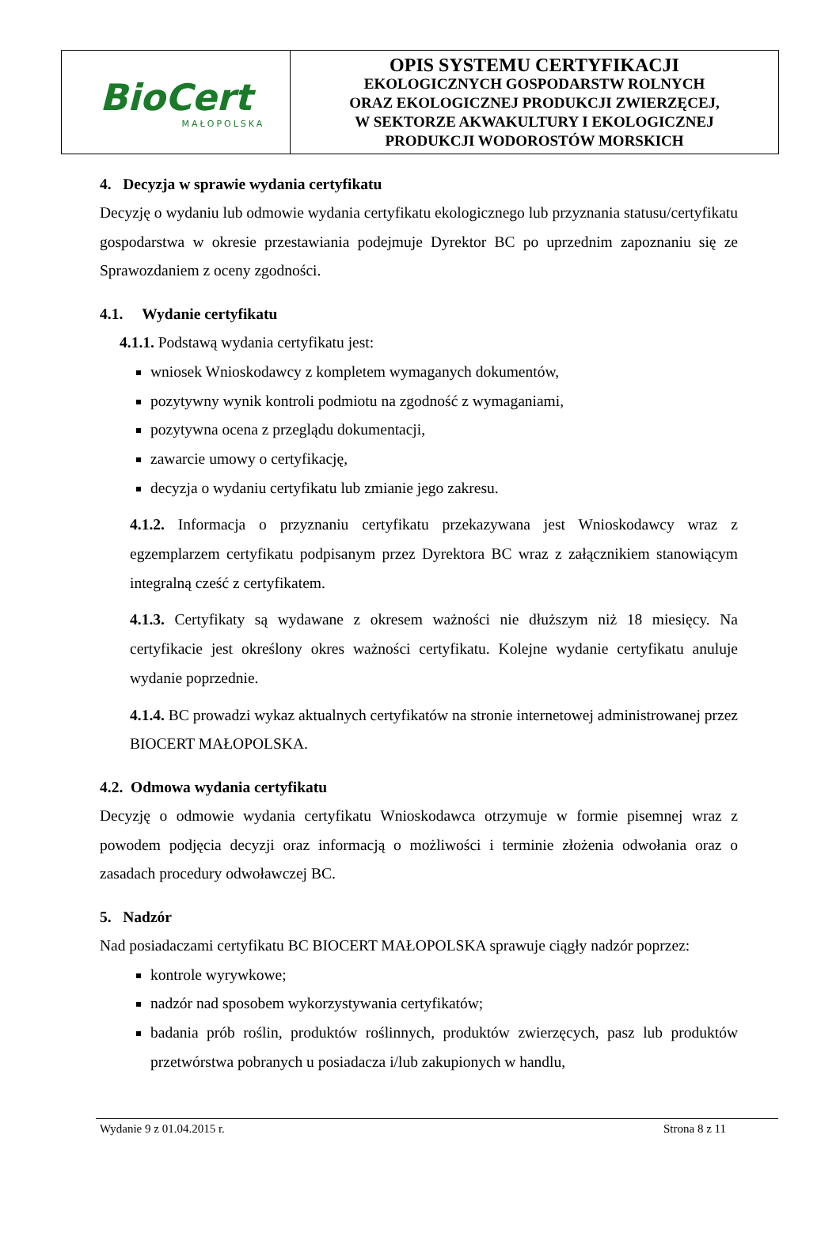BioCert
MAŁOPOLSKA
OPIS SYSTEMU CERTYFIKACJI
EKOLOGICZNYCH GOSPODARSTW ROLNYCH
ORAZ EKOLOGICZNEJ PRODUKCJI ZWIERZĘCEJ,
W SEKTORZE AKWAKULTURY I EKOLOGICZNEJ
PRODUKCJI WODOROSTÓW MORSKICH
4. Decyzja w sprawie wydania certyfikatu
Decyzję o wydaniu lub odmowie wydania certyfikatu ekologicznego lub przyznania statusu/certyfikatu gospodarstwa w okresie przestawiania podejmuje Dyrektor BC po uprzednim zapoznaniu się ze Sprawozdaniem z oceny zgodności.
4.1. Wydanie certyfikatu
4.1.1. Podstawą wydania certyfikatu jest:
wniosek Wnioskodawcy z kompletem wymaganych dokumentów,
pozytywny wynik kontroli podmiotu na zgodność z wymaganiami,
pozytywna ocena z przeglądu dokumentacji,
zawarcie umowy o certyfikację,
decyzja o wydaniu certyfikatu lub zmianie jego zakresu.
4.1.2. Informacja o przyznaniu certyfikatu przekazywana jest Wnioskodawcy wraz z egzemplarzem certyfikatu podpisanym przez Dyrektora BC wraz z załącznikiem stanowiącym integralną cześć z certyfikatem.
4.1.3. Certyfikaty są wydawane z okresem ważności nie dłuższym niż 18 miesięcy. Na certyfikacie jest określony okres ważności certyfikatu. Kolejne wydanie certyfikatu anuluje wydanie poprzednie.
4.1.4. BC prowadzi wykaz aktualnych certyfikatów na stronie internetowej administrowanej przez BIOCERT MAŁOPOLSKA.
4.2. Odmowa wydania certyfikatu
Decyzję o odmowie wydania certyfikatu Wnioskodawca otrzymuje w formie pisemnej wraz z powodem podjęcia decyzji oraz informacją o możliwości i terminie złożenia odwołania oraz o zasadach procedury odwoławczej BC.
5. Nadzór
Nad posiadaczami certyfikatu BC BIOCERT MAŁOPOLSKA sprawuje ciągły nadzór poprzez:
kontrole wyrywkowe;
nadzór nad sposobem wykorzystywania certyfikatów;
badania prób roślin, produktów roślinnych, produktów zwierzęcych, pasz lub produktów przetwórstwa pobranych u posiadacza i/lub zakupionych w handlu,
Wydanie 9 z 01.04.2015 r. Strona 8 z 11